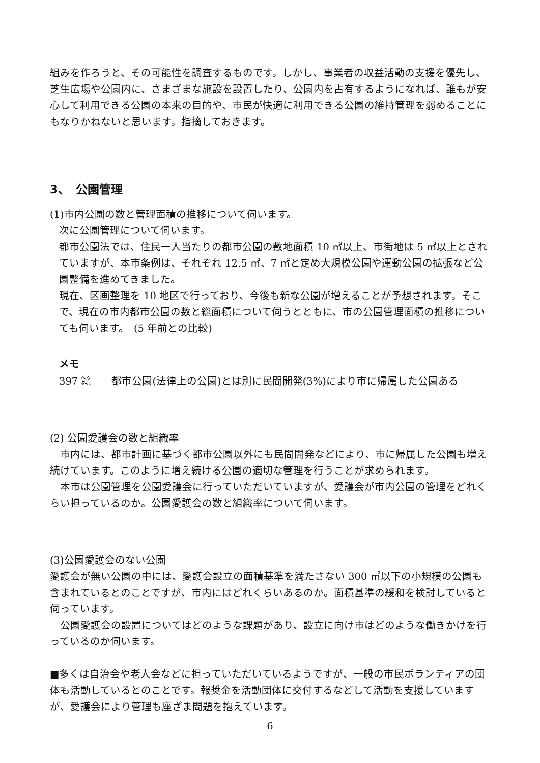組みを作ろうと、その可能性を調査するものです。しかし、事業者の収益活動の支援を優先し、芝生広場や公園内に、さまざまな施設を設置したり、公園内を占有するようになれば、誰もが安心して利用できる公園の本来の目的や、市民が快適に利用できる公園の維持管理を弱めることにもなりかねないと思います。指摘しておきます。
3、　公園管理
(1)市内公園の数と管理面積の推移について伺います。
次に公園管理について伺います。
都市公園法では、住民一人当たりの都市公園の敷地面積 10 ㎡以上、市街地は 5 ㎡以上とされていますが、本市条例は、それぞれ 12.5 ㎡、7 ㎡と定め大規模公園や運動公園の拡張など公園整備を進めてきました。
現在、区画整理を 10 地区で行っており、今後も新な公園が増えることが予想されます。そこで、現在の市内都市公園の数と総面積について伺うとともに、市の公園管理面積の推移についても伺います。　(5 年前との比較)
メモ
397 ㌶　　都市公園(法律上の公園)とは別に民間開発(3%)により市に帰属した公園ある
(2) 公園愛護会の数と組織率
　市内には、都市計画に基づく都市公園以外にも民間開発などにより、市に帰属した公園も増え続けています。このように増え続ける公園の適切な管理を行うことが求められます。
　本市は公園管理を公園愛護会に行っていただいていますが、愛護会が市内公園の管理をどれくらい担っているのか。公園愛護会の数と組織率について伺います。
(3)公園愛護会のない公園
愛護会が無い公園の中には、愛護会設立の面積基準を満たさない 300 ㎡以下の小規模の公園も含まれているとのことですが、市内にはどれくらいあるのか。面積基準の緩和を検討していると伺っています。
　公園愛護会の設置についてはどのような課題があり、設立に向け市はどのような働きかけを行っているのか伺います。
■多くは自治会や老人会などに担っていただいているようですが、一般の市民ボランティアの団体も活動しているとのことです。報奨金を活動団体に交付するなどして活動を支援していますが、愛護会により管理も座ざま問題を抱えています。
6